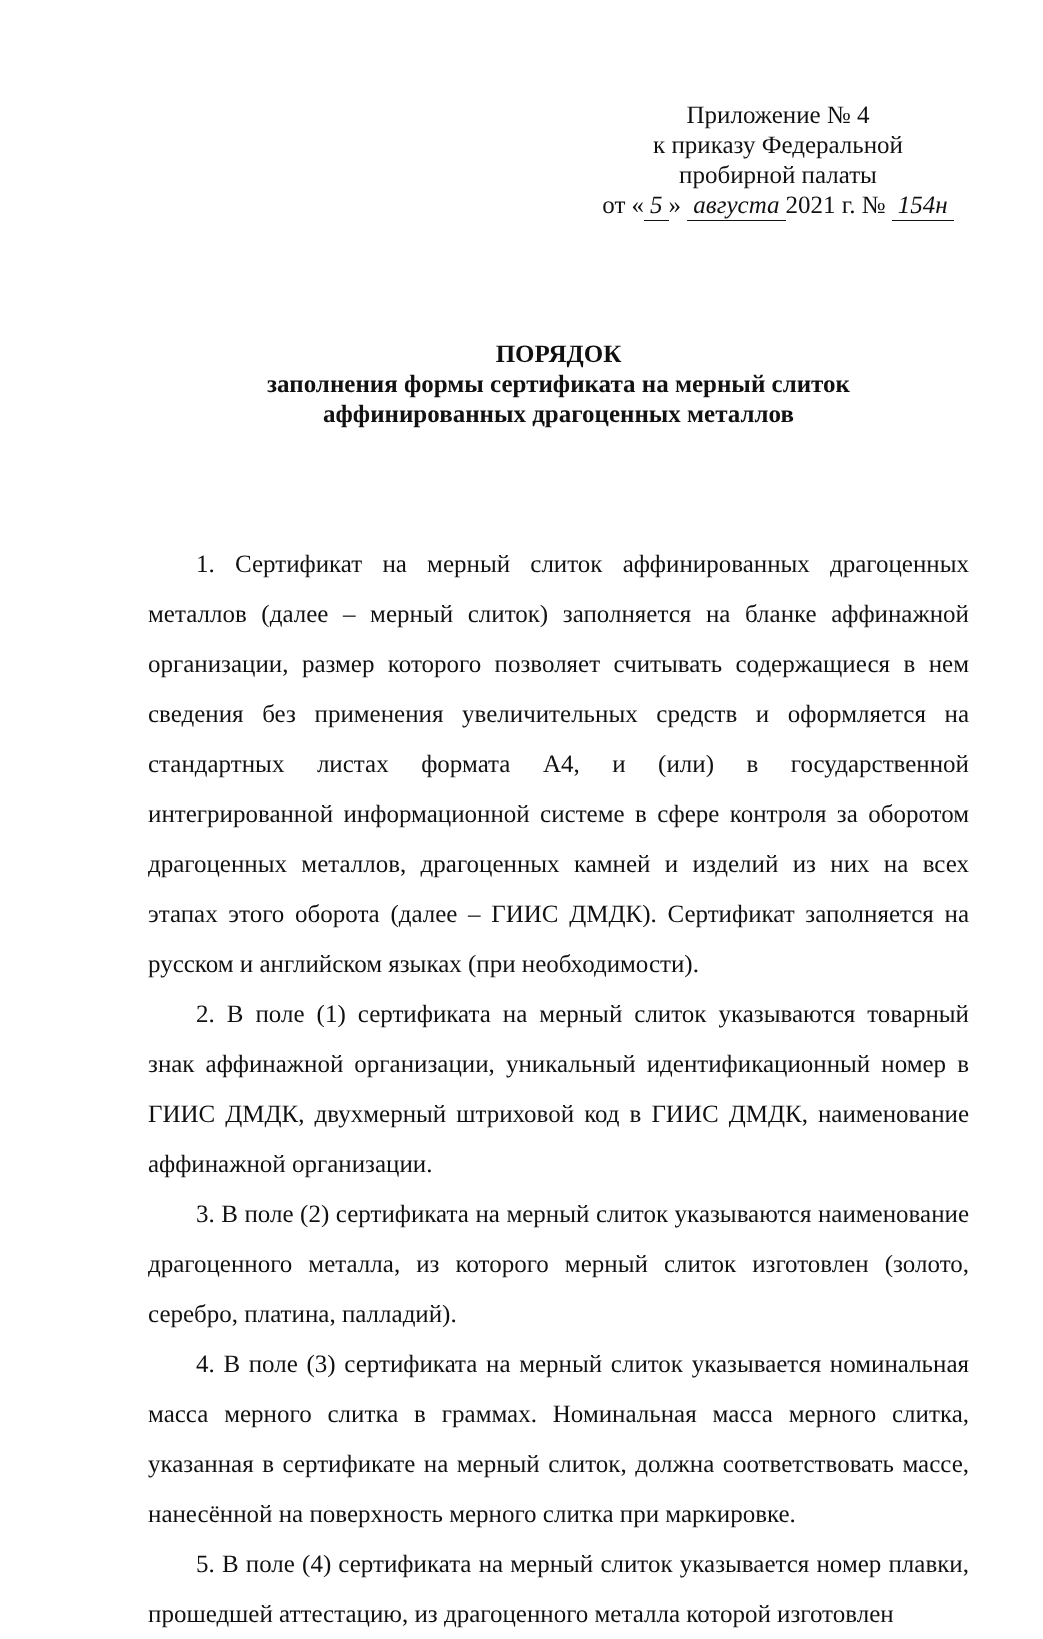Приложение № 4
к приказу Федеральной
пробирной палаты
от « 5 » августа 2021 г. № 154н
ПОРЯДОК
заполнения формы сертификата на мерный слиток
аффинированных драгоценных металлов
1. Сертификат на мерный слиток аффинированных драгоценных металлов (далее – мерный слиток) заполняется на бланке аффинажной организации, размер которого позволяет считывать содержащиеся в нем сведения без применения увеличительных средств и оформляется на стандартных листах формата А4, и (или) в государственной интегрированной информационной системе в сфере контроля за оборотом драгоценных металлов, драгоценных камней и изделий из них на всех этапах этого оборота (далее – ГИИС ДМДК). Сертификат заполняется на русском и английском языках (при необходимости).
2. В поле (1) сертификата на мерный слиток указываются товарный знак аффинажной организации, уникальный идентификационный номер в ГИИС ДМДК, двухмерный штриховой код в ГИИС ДМДК, наименование аффинажной организации.
3. В поле (2) сертификата на мерный слиток указываются наименование драгоценного металла, из которого мерный слиток изготовлен (золото, серебро, платина, палладий).
4. В поле (3) сертификата на мерный слиток указывается номинальная масса мерного слитка в граммах. Номинальная масса мерного слитка, указанная в сертификате на мерный слиток, должна соответствовать массе, нанесённой на поверхность мерного слитка при маркировке.
5. В поле (4) сертификата на мерный слиток указывается номер плавки, прошедшей аттестацию, из драгоценного металла которой изготовлен